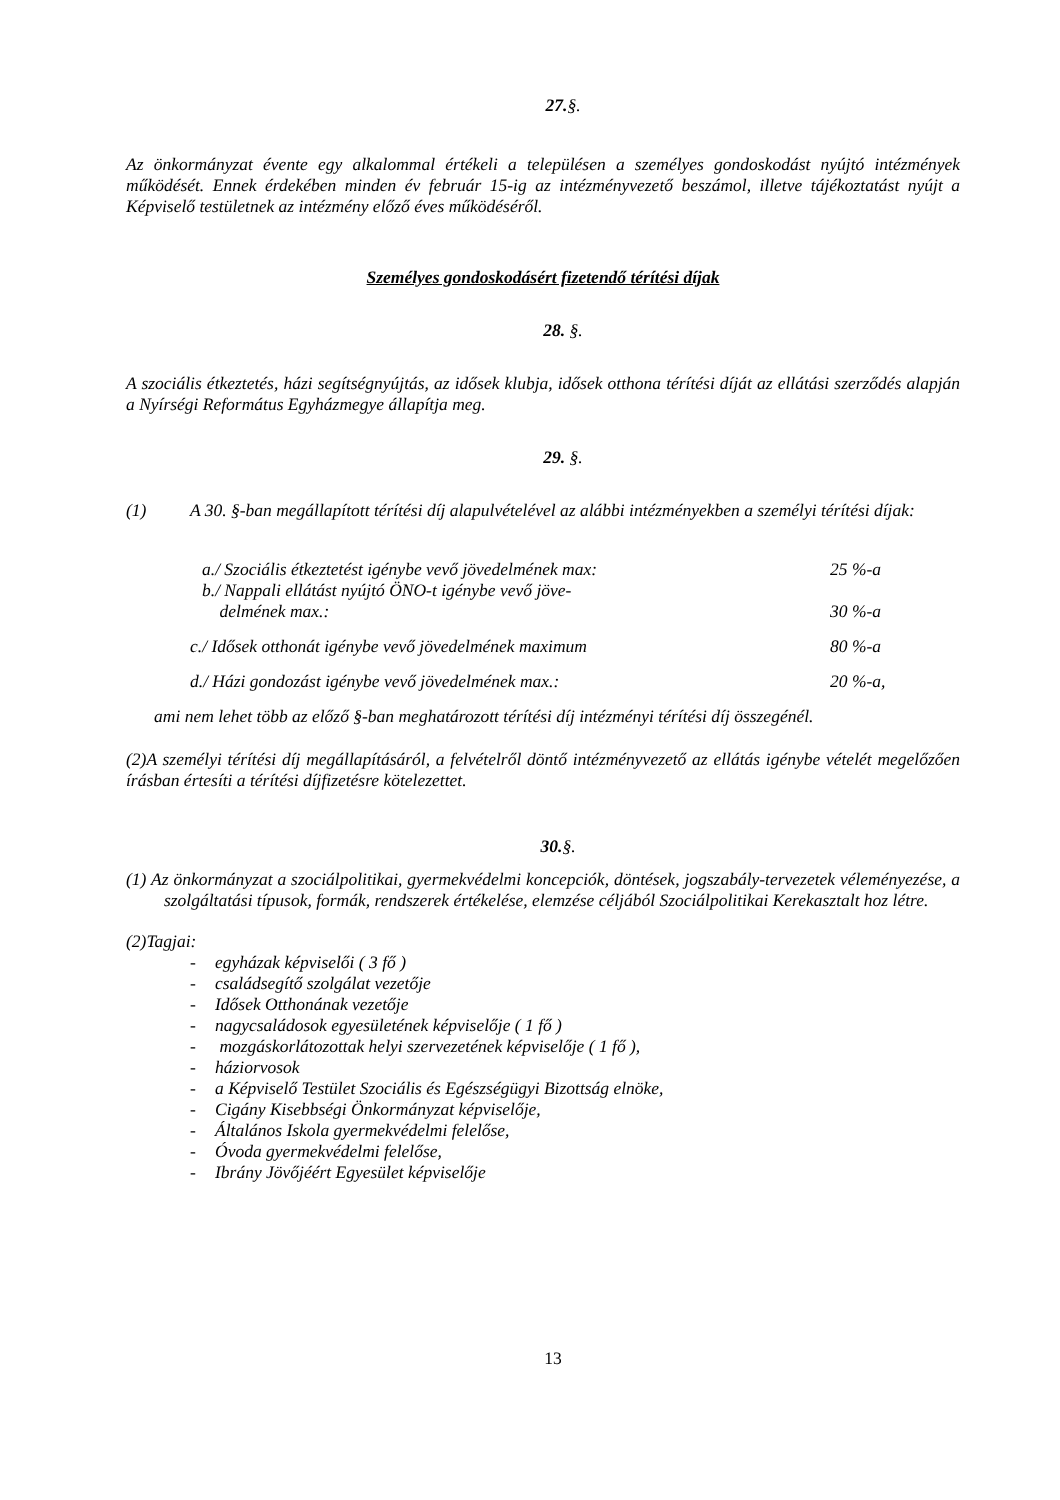27.§.
Az önkormányzat évente egy alkalommal értékeli a településen a személyes gondoskodást nyújtó intézmények működését. Ennek érdekében minden év február 15-ig az intézményvezető beszámol, illetve tájékoztatást nyújt a Képviselő testületnek az intézmény előző éves működéséről.
Személyes gondoskodásért fizetendő térítési díjak
28. §.
A szociális étkeztetés, házi segítségnyújtás, az idősek klubja, idősek otthona térítési díját az ellátási szerződés alapján a Nyírségi Református Egyházmegye állapítja meg.
29. §.
(1) A 30. §-ban megállapított térítési díj alapulvételével az alábbi intézményekben a személyi térítési díjak:
a./ Szociális étkeztetést igénybe vevő jövedelmének max: 25 %-a
b./ Nappali ellátást nyújtó ÖNO-t igénybe vevő jöve-
delmének max.:
30 %-a
c./ Idősek otthonát igénybe vevő jövedelmének maximum 80 %-a
d./ Házi gondozást igénybe vevő jövedelmének max.: 20 %-a,
ami nem lehet több az előző §-ban meghatározott térítési díj intézményi térítési díj összegénél.
(2)A személyi térítési díj megállapításáról, a felvételről döntő intézményvezető az ellátás igénybe vételét megelőzően írásban értesíti a térítési díjfizetésre kötelezettet.
30.§.
(1) Az önkormányzat a szociálpolitikai, gyermekvédelmi koncepciók, döntések, jogszabály-tervezetek véleményezése, a szolgáltatási típusok, formák, rendszerek értékelése, elemzése céljából Szociálpolitikai Kerekasztalt hoz létre.
(2)Tagjai:
- egyházak képviselői ( 3 fő )
- családsegítő szolgálat vezetője
- Idősek Otthonának vezetője
- nagycsaládosok egyesületének képviselője ( 1 fő )
- mozgáskorlátozottak helyi szervezetének képviselője ( 1 fő ),
- háziorvosok
- a Képviselő Testület Szociális és Egészségügyi Bizottság elnöke,
- Cigány Kisebbségi Önkormányzat képviselője,
- Általános Iskola gyermekvédelmi felelőse,
- Óvoda gyermekvédelmi felelőse,
- Ibrány Jövőjéért Egyesület képviselője
13